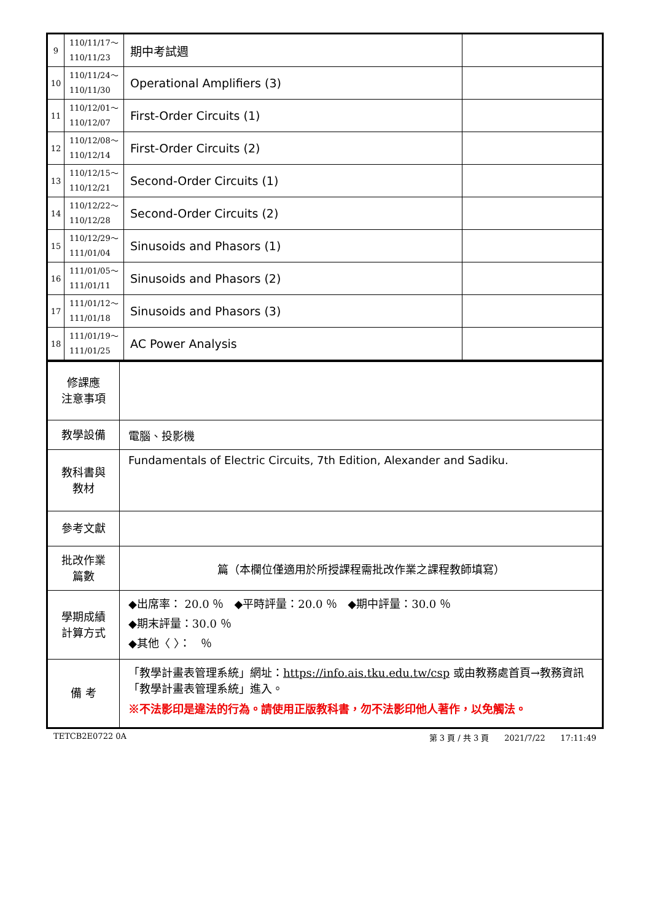| 9 | 110/11/17～ 110/11/23 | 期中考試週 | |
| 10 | 110/11/24～ 110/11/30 | Operational Amplifiers (3) | |
| 11 | 110/12/01～ 110/12/07 | First-Order Circuits (1) | |
| 12 | 110/12/08～ 110/12/14 | First-Order Circuits (2) | |
| 13 | 110/12/15～ 110/12/21 | Second-Order Circuits (1) | |
| 14 | 110/12/22～ 110/12/28 | Second-Order Circuits (2) | |
| 15 | 110/12/29～ 111/01/04 | Sinusoids and Phasors (1) | |
| 16 | 111/01/05～ 111/01/11 | Sinusoids and Phasors (2) | |
| 17 | 111/01/12～ 111/01/18 | Sinusoids and Phasors (3) | |
| 18 | 111/01/19～ 111/01/25 | AC Power Analysis | |
| 修課應 注意事項 | |
| 教學設備 | 電腦、投影機 |
| 教科書與 教材 | Fundamentals of Electric Circuits, 7th Edition, Alexander and Sadiku. |
| 參考文獻 | |
| 批改作業 篇數 | 篇（本欄位僅適用於所授課程需批改作業之課程教師填寫） |
| 學期成績 計算方式 | ◆出席率： 20.0 ％ ◆平時評量：20.0 ％ ◆期中評量：30.0 ％ ◆期末評量：30.0 ％ ◆其他〈 〉： ％ |
| 備 考 | 「教學計畫表管理系統」網址： https://info.ais.tku.edu.tw/csp 或由教務處首頁→教務資訊「教學計畫表管理系統」進入。 ※不法影印是違法的行為。請使用正版教科書，勿不法影印他人著作，以免觸法。 |
TETCB2E0722 0A 第 3 頁 / 共 3 頁 2021/7/22 17:11:49